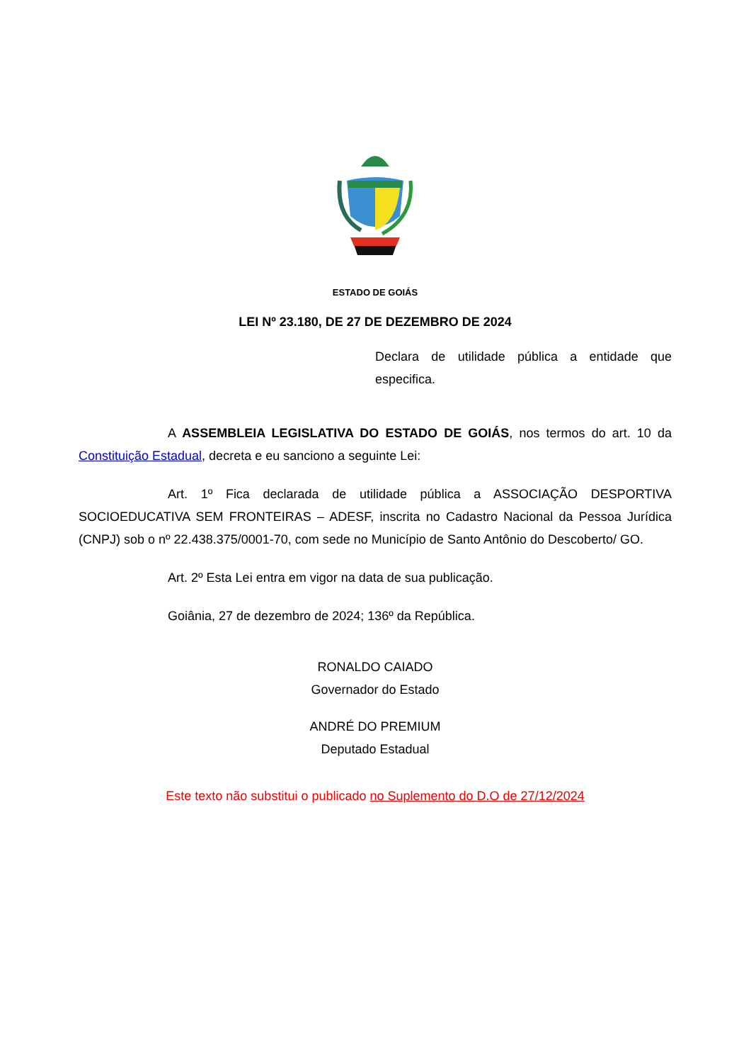ESTADO DE GOIÁS
LEI Nº 23.180, DE 27 DE DEZEMBRO DE 2024
Declara de utilidade pública a entidade que especifica.
A ASSEMBLEIA LEGISLATIVA DO ESTADO DE GOIÁS, nos termos do art. 10 da Constituição Estadual, decreta e eu sanciono a seguinte Lei:
Art. 1º Fica declarada de utilidade pública a ASSOCIAÇÃO DESPORTIVA SOCIOEDUCATIVA SEM FRONTEIRAS – ADESF, inscrita no Cadastro Nacional da Pessoa Jurídica (CNPJ) sob o nº 22.438.375/0001-70, com sede no Município de Santo Antônio do Descoberto/ GO.
Art. 2º Esta Lei entra em vigor na data de sua publicação.
Goiânia, 27 de dezembro de 2024; 136º da República.
RONALDO CAIADO
Governador do Estado
ANDRÉ DO PREMIUM
Deputado Estadual
Este texto não substitui o publicado no Suplemento do D.O de 27/12/2024